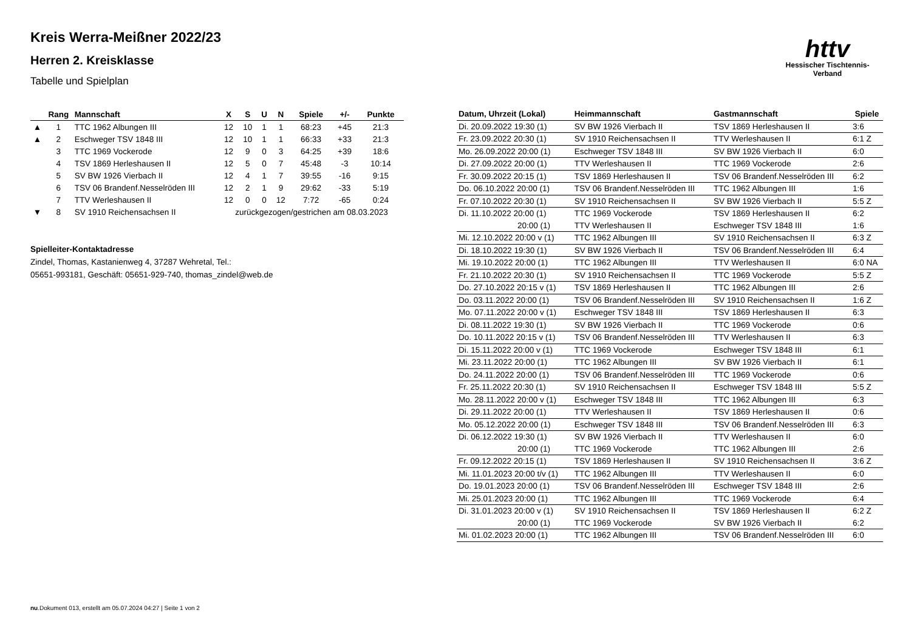Kreis Werra-Meißner 2022/23
Herren 2. Kreisklasse
Tabelle und Spielplan
httv
Hessischer Tischtennis-Verband
| | Rang | Mannschaft | X | S | U | N | Spiele | +/- | Punkte |
| --- | --- | --- | --- | --- | --- | --- | --- | --- | --- |
| ▲ | 1 | TTC 1962 Albungen III | 12 | 10 | 1 | 1 | 68:23 | +45 | 21:3 |
| ▲ | 2 | Eschweger TSV 1848 III | 12 | 10 | 1 | 1 | 66:33 | +33 | 21:3 |
| | 3 | TTC 1969 Vockerode | 12 | 9 | 0 | 3 | 64:25 | +39 | 18:6 |
| | 4 | TSV 1869 Herleshausen II | 12 | 5 | 0 | 7 | 45:48 | -3 | 10:14 |
| | 5 | SV BW 1926 Vierbach II | 12 | 4 | 1 | 7 | 39:55 | -16 | 9:15 |
| | 6 | TSV 06 Brandenf.Nesselröden III | 12 | 2 | 1 | 9 | 29:62 | -33 | 5:19 |
| | 7 | TTV Werleshausen II | 12 | 0 | 0 | 12 | 7:72 | -65 | 0:24 |
| ▼ | 8 | SV 1910 Reichensachsen II | zurückgezogen/gestrichen am 08.03.2023 | | | | | | |
Spielleiter-Kontaktadresse
Zindel, Thomas, Kastanienweg 4, 37287 Wehretal, Tel.:
05651-993181, Geschäft: 05651-929-740, thomas_zindel@web.de
| Datum, Uhrzeit (Lokal) | Heimmannschaft | Gastmannschaft | Spiele |
| --- | --- | --- | --- |
| Di. 20.09.2022 19:30 (1) | SV BW 1926 Vierbach II | TSV 1869 Herleshausen II | 3:6 |
| Fr. 23.09.2022 20:30 (1) | SV 1910 Reichensachsen II | TTV Werleshausen II | 6:1 Z |
| Mo. 26.09.2022 20:00 (1) | Eschweger TSV 1848 III | SV BW 1926 Vierbach II | 6:0 |
| Di. 27.09.2022 20:00 (1) | TTV Werleshausen II | TTC 1969 Vockerode | 2:6 |
| Fr. 30.09.2022 20:15 (1) | TSV 1869 Herleshausen II | TSV 06 Brandenf.Nesselröden III | 6:2 |
| Do. 06.10.2022 20:00 (1) | TSV 06 Brandenf.Nesselröden III | TTC 1962 Albungen III | 1:6 |
| Fr. 07.10.2022 20:30 (1) | SV 1910 Reichensachsen II | SV BW 1926 Vierbach II | 5:5 Z |
| Di. 11.10.2022 20:00 (1) | TTC 1969 Vockerode | TSV 1869 Herleshausen II | 6:2 |
| 20:00 (1) | TTV Werleshausen II | Eschweger TSV 1848 III | 1:6 |
| Mi. 12.10.2022 20:00 v (1) | TTC 1962 Albungen III | SV 1910 Reichensachsen II | 6:3 Z |
| Di. 18.10.2022 19:30 (1) | SV BW 1926 Vierbach II | TSV 06 Brandenf.Nesselröden III | 6:4 |
| Mi. 19.10.2022 20:00 (1) | TTC 1962 Albungen III | TTV Werleshausen II | 6:0 NA |
| Fr. 21.10.2022 20:30 (1) | SV 1910 Reichensachsen II | TTC 1969 Vockerode | 5:5 Z |
| Do. 27.10.2022 20:15 v (1) | TSV 1869 Herleshausen II | TTC 1962 Albungen III | 2:6 |
| Do. 03.11.2022 20:00 (1) | TSV 06 Brandenf.Nesselröden III | SV 1910 Reichensachsen II | 1:6 Z |
| Mo. 07.11.2022 20:00 v (1) | Eschweger TSV 1848 III | TSV 1869 Herleshausen II | 6:3 |
| Di. 08.11.2022 19:30 (1) | SV BW 1926 Vierbach II | TTC 1969 Vockerode | 0:6 |
| Do. 10.11.2022 20:15 v (1) | TSV 06 Brandenf.Nesselröden III | TTV Werleshausen II | 6:3 |
| Di. 15.11.2022 20:00 v (1) | TTC 1969 Vockerode | Eschweger TSV 1848 III | 6:1 |
| Mi. 23.11.2022 20:00 (1) | TTC 1962 Albungen III | SV BW 1926 Vierbach II | 6:1 |
| Do. 24.11.2022 20:00 (1) | TSV 06 Brandenf.Nesselröden III | TTC 1969 Vockerode | 0:6 |
| Fr. 25.11.2022 20:30 (1) | SV 1910 Reichensachsen II | Eschweger TSV 1848 III | 5:5 Z |
| Mo. 28.11.2022 20:00 v (1) | Eschweger TSV 1848 III | TTC 1962 Albungen III | 6:3 |
| Di. 29.11.2022 20:00 (1) | TTV Werleshausen II | TSV 1869 Herleshausen II | 0:6 |
| Mo. 05.12.2022 20:00 (1) | Eschweger TSV 1848 III | TSV 06 Brandenf.Nesselröden III | 6:3 |
| Di. 06.12.2022 19:30 (1) | SV BW 1926 Vierbach II | TTV Werleshausen II | 6:0 |
| 20:00 (1) | TTC 1969 Vockerode | TTC 1962 Albungen III | 2:6 |
| Fr. 09.12.2022 20:15 (1) | TSV 1869 Herleshausen II | SV 1910 Reichensachsen II | 3:6 Z |
| Mi. 11.01.2023 20:00 t/v (1) | TTC 1962 Albungen III | TTV Werleshausen II | 6:0 |
| Do. 19.01.2023 20:00 (1) | TSV 06 Brandenf.Nesselröden III | Eschweger TSV 1848 III | 2:6 |
| Mi. 25.01.2023 20:00 (1) | TTC 1962 Albungen III | TTC 1969 Vockerode | 6:4 |
| Di. 31.01.2023 20:00 v (1) | SV 1910 Reichensachsen II | TSV 1869 Herleshausen II | 6:2 Z |
| 20:00 (1) | TTC 1969 Vockerode | SV BW 1926 Vierbach II | 6:2 |
| Mi. 01.02.2023 20:00 (1) | TTC 1962 Albungen III | TSV 06 Brandenf.Nesselröden III | 6:0 |
nu.Dokument 013, erstellt am 05.07.2024 04:27 | Seite 1 von 2